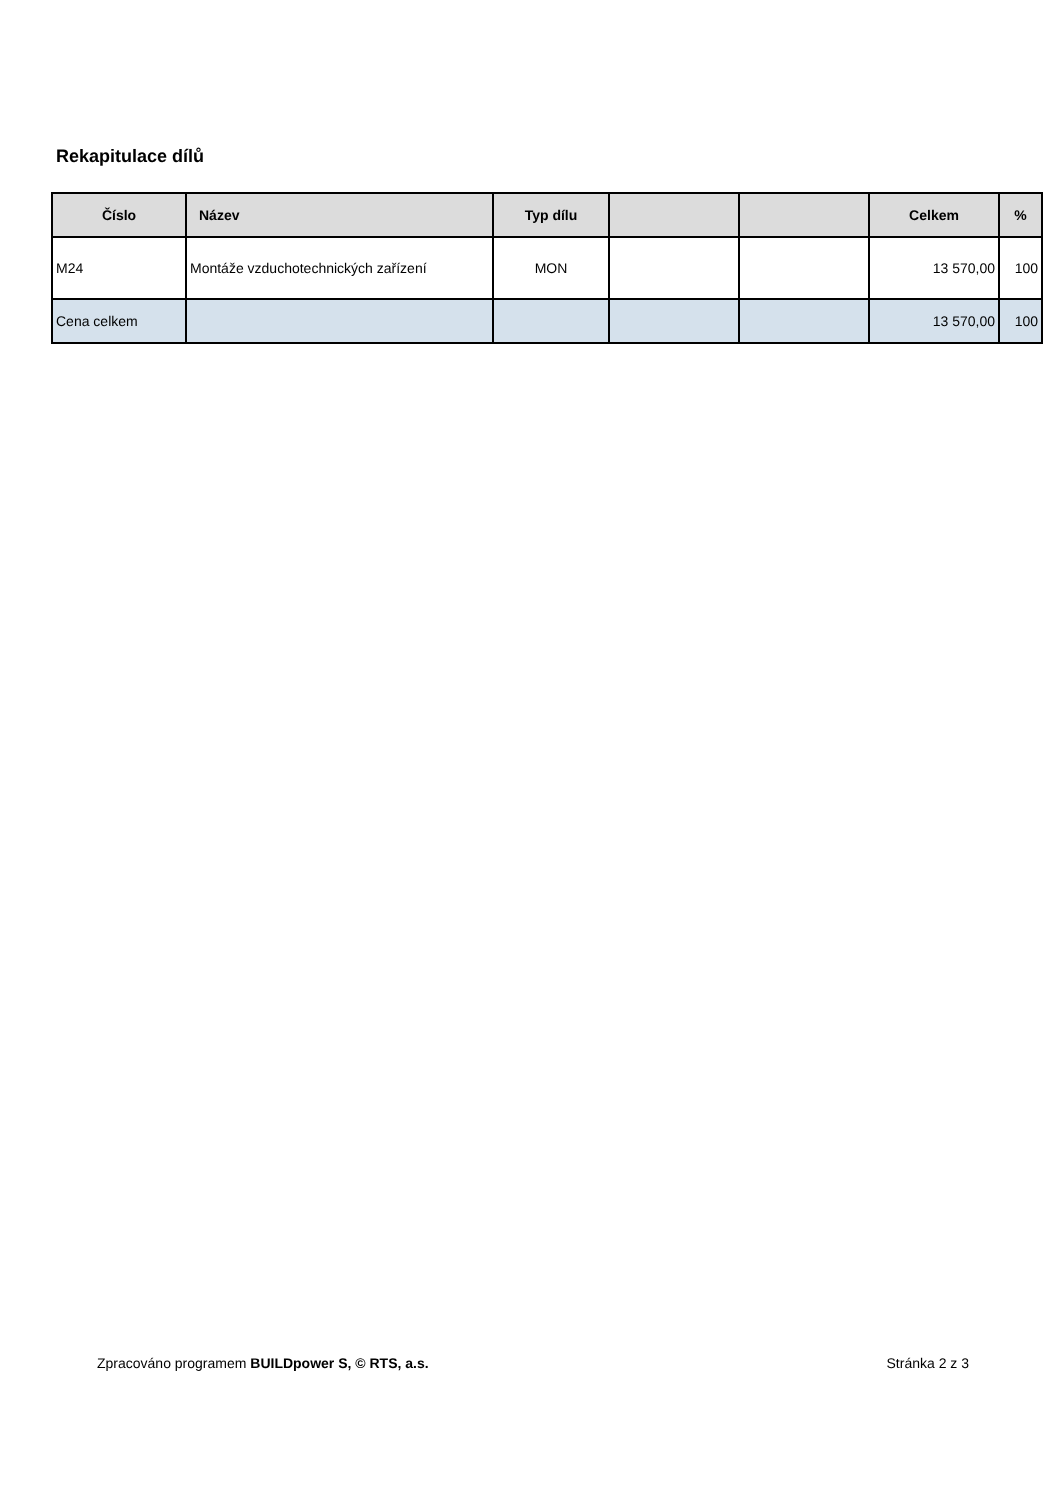Rekapitulace dílů
| Číslo | Název | Typ dílu | | | Celkem | % |
| --- | --- | --- | --- | --- | --- | --- |
| M24 | Montáže vzduchotechnických zařízení | MON | | | 13 570,00 | 100 |
| Cena celkem | | | | | 13 570,00 | 100 |
Zpracováno programem BUILDpower S, © RTS, a.s. Stránka 2 z 3